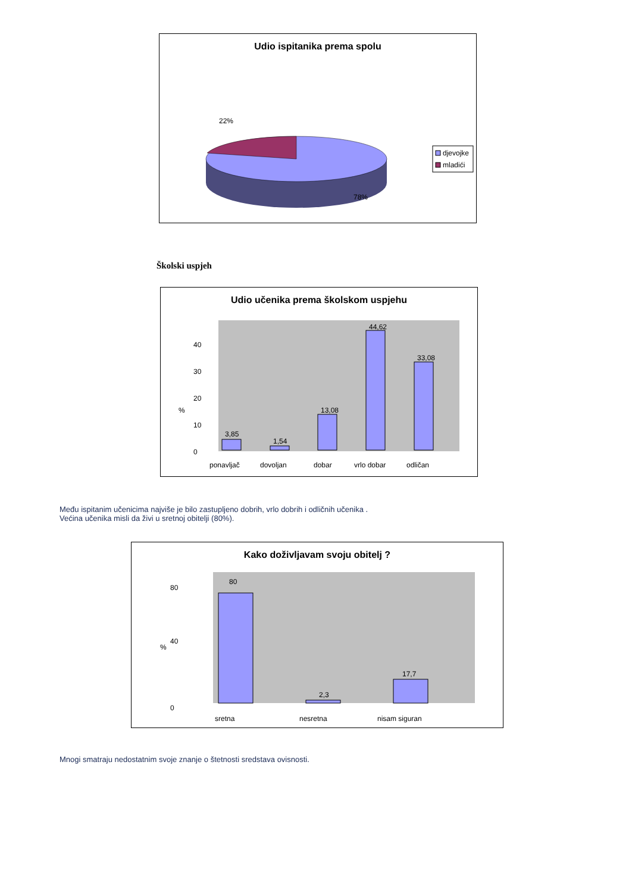Udio ispitanika prema spolu
22%
78%
djevojke
mladići
Školski uspjeh
Udio učenika prema školskom uspjehu
%
0
10
20
30
40
3,85
1,54
13,08
44,62
33,08
ponavljač
dovoljan
dobar
vrlo dobar
odličan
Među ispitanim učenicima najviše je bilo zastupljeno dobrih, vrlo dobrih i odličnih učenika .
Većina učenika misli da živi u sretnoj obitelji (80%).
Kako doživljavam svoju obitelj ?
%
0
40
80
80
2,3
17,7
sretna
nesretna
nisam siguran
Mnogi smatraju nedostatnim svoje znanje o štetnosti sredstava ovisnosti.